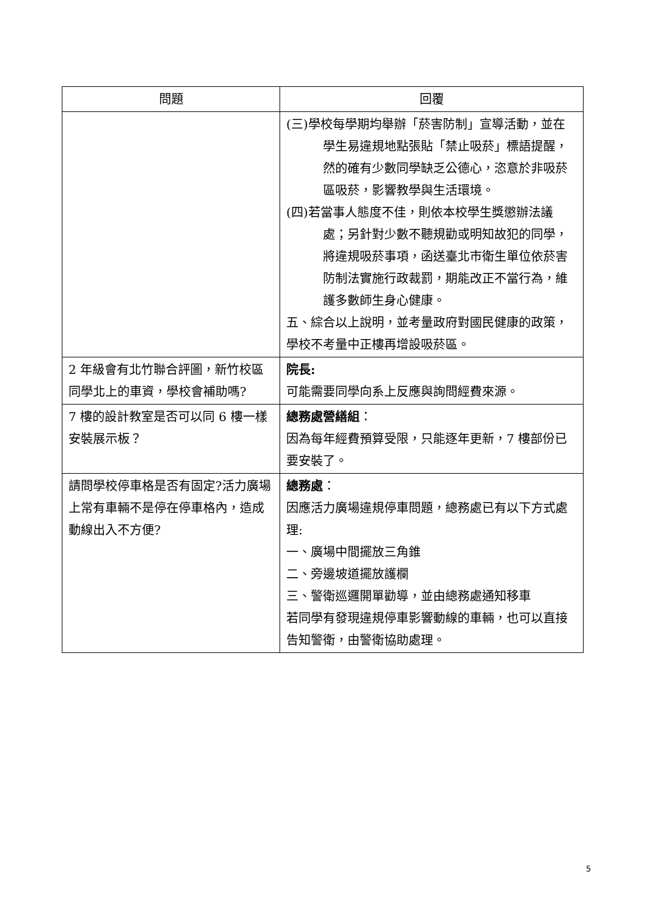| 問題 | 回覆 |
| --- | --- |
| | (三)學校每學期均舉辦「菸害防制」宣導活動，並在學生易違規地點張貼「禁止吸菸」標語提醒，然的確有少數同學缺乏公德心，恣意於非吸菸區吸菸，影響教學與生活環境。 (四)若當事人態度不佳，則依本校學生獎懲辦法議處；另針對少數不聽規勸或明知故犯的同學，將違規吸菸事項，函送臺北市衛生單位依菸害防制法實施行政裁罰，期能改正不當行為，維護多數師生身心健康。 五、綜合以上說明，並考量政府對國民健康的政策，學校不考量中正樓再增設吸菸區。 |
| 2 年級會有北竹聯合評圖，新竹校區同學北上的車資，學校會補助嗎? | 院長: 可能需要同學向系上反應與詢問經費來源。 |
| 7 樓的設計教室是否可以同 6 樓一樣安裝展示板？ | 總務處營繕組 ： 因為每年經費預算受限，只能逐年更新，7 樓部份已要安裝了。 |
| 請問學校停車格是否有固定?活力廣場上常有車輛不是停在停車格內，造成動線出入不方便? | 總務處 ： 因應活力廣場違規停車問題，總務處已有以下方式處理: 一、廣場中間擺放三角錐 二、旁邊坡道擺放護欄 三、警衛巡邏開單勸導，並由總務處通知移車 若同學有發現違規停車影響動線的車輛，也可以直接告知警衛，由警衛協助處理。 |
5